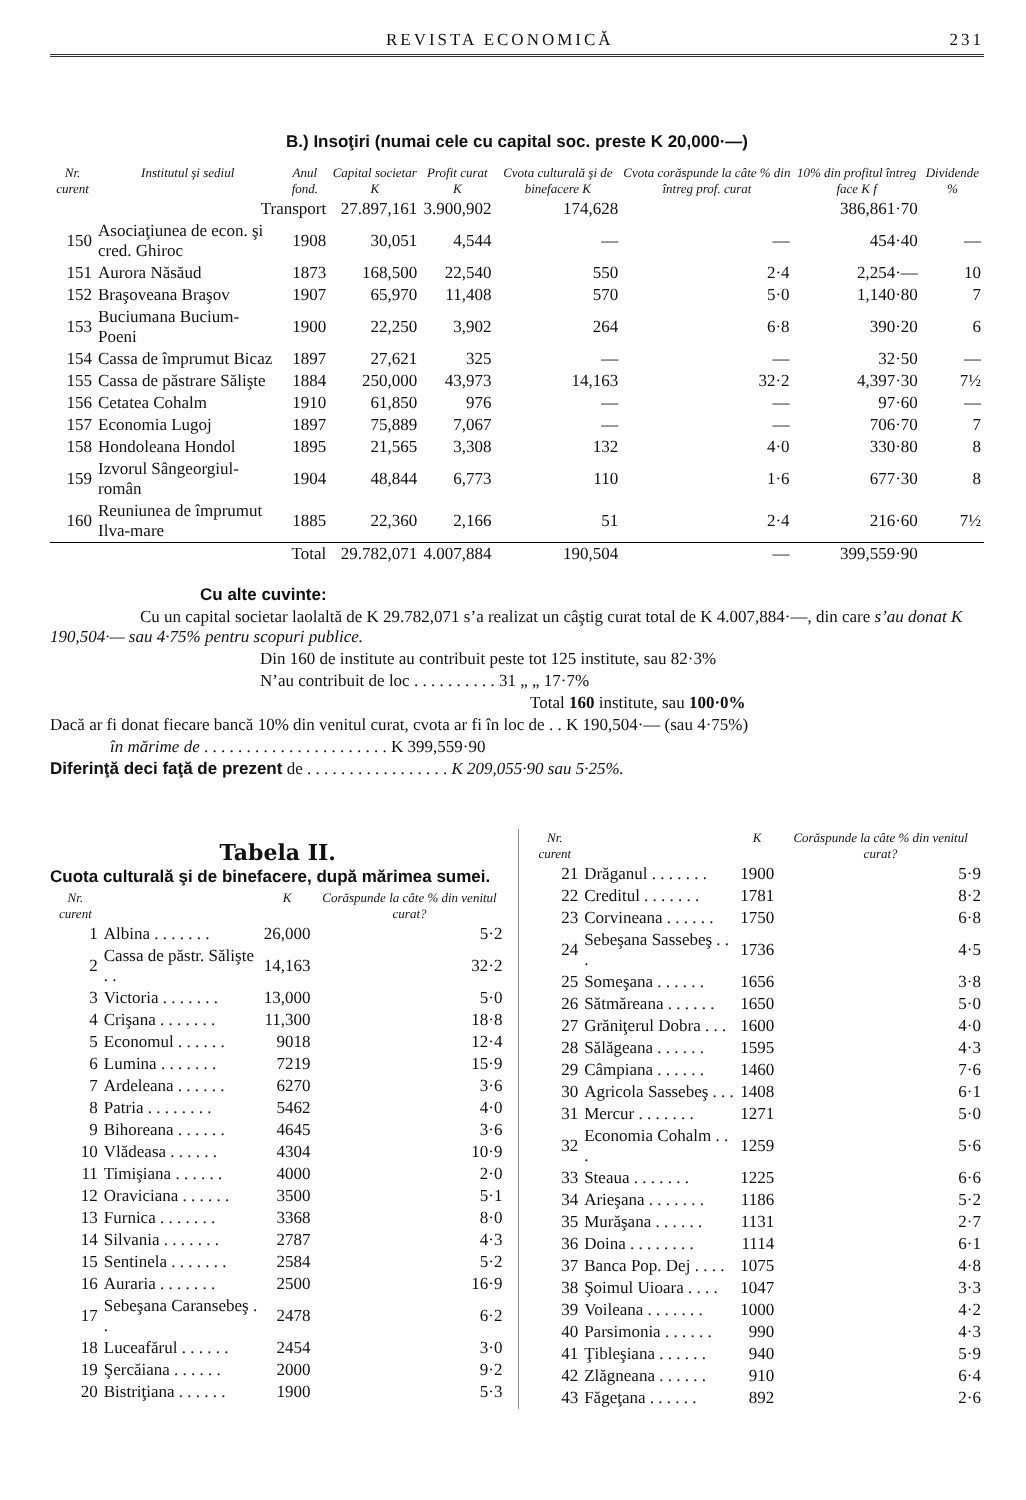REVISTA ECONOMICĂ 231
B.) Insoţiri (numai cele cu capital soc. preste K 20,000·—)
| Nr. curent | Institutul şi sediul | Anul fond. | Capital societar K | Profit curat K | Cvota culturală şi de binefacere K | Cvota corăspunde la câte % din întreg prof. curat | 10% din profitul întreg face K f | Dividende % |
| --- | --- | --- | --- | --- | --- | --- | --- | --- |
| | Transport | | 27.897,161 | 3.900,902 | 174,628 | | 386,861·70 | |
| 150 | Asociaţiunea de econ. şi cred. Ghiroc | 1908 | 30,051 | 4,544 | — | — | 454·40 | — |
| 151 | Aurora Năsăud | 1873 | 168,500 | 22,540 | 550 | 2·4 | 2,254·— | 10 |
| 152 | Braşoveana Braşov | 1907 | 65,970 | 11,408 | 570 | 5·0 | 1,140·80 | 7 |
| 153 | Buciumana Bucium-Poeni | 1900 | 22,250 | 3,902 | 264 | 6·8 | 390·20 | 6 |
| 154 | Cassa de împrumut Bicaz | 1897 | 27,621 | 325 | — | — | 32·50 | — |
| 155 | Cassa de păstrare Sălişte | 1884 | 250,000 | 43,973 | 14,163 | 32·2 | 4,397·30 | 7½ |
| 156 | Cetatea Cohalm | 1910 | 61,850 | 976 | — | — | 97·60 | — |
| 157 | Economia Lugoj | 1897 | 75,889 | 7,067 | — | — | 706·70 | 7 |
| 158 | Hondoleana Hondol | 1895 | 21,565 | 3,308 | 132 | 4·0 | 330·80 | 8 |
| 159 | Izvorul Sângeorgiul-român | 1904 | 48,844 | 6,773 | 110 | 1·6 | 677·30 | 8 |
| 160 | Reuniunea de împrumut Ilva-mare | 1885 | 22,360 | 2,166 | 51 | 2·4 | 216·60 | 7½ |
| | Total | | 29.782,071 | 4.007,884 | 190,504 | — | 399,559·90 | |
Cu alte cuvinte:
Cu un capital societar laolaltă de K 29.782,071 s’a realizat un câştig curat total de K 4.007,884·—, din care s’au donat K 190,504·— sau 4·75% pentru scopuri publice.
Din 160 de institute au contribuit peste tot 125 institute, sau 82·3%
N’au contribuit de loc . . . . . . . . . . 31 „ „ 17·7%
Total 160 institute, sau 100·0%
Dacă ar fi donat fiecare bancă 10% din venitul curat, cvota ar fi în loc de . . K 190,504·— (sau 4·75%)
în mărime de . . . . . . . . . . . . . . . . . . . . . . K 399,559·90
Diferinţă deci faţă de prezent de . . . . . . . . . . . . . . . . . K 209,055·90 sau 5·25%.
Tabela II.
Cuota culturală şi de binefacere, după mărimea sumei.
| Nr. curent | | K | Corăspunde la câte % din venitul curat? |
| --- | --- | --- | --- |
| 1 | Albina . . . . . . . | 26,000 | 5·2 |
| 2 | Cassa de păstr. Sălişte . . | 14,163 | 32·2 |
| 3 | Victoria . . . . . . . | 13,000 | 5·0 |
| 4 | Crişana . . . . . . . | 11,300 | 18·8 |
| 5 | Economul . . . . . . | 9018 | 12·4 |
| 6 | Lumina . . . . . . . | 7219 | 15·9 |
| 7 | Ardeleana . . . . . . | 6270 | 3·6 |
| 8 | Patria . . . . . . . . | 5462 | 4·0 |
| 9 | Bihoreana . . . . . . | 4645 | 3·6 |
| 10 | Vlădeasa . . . . . . | 4304 | 10·9 |
| 11 | Timişiana . . . . . . | 4000 | 2·0 |
| 12 | Oraviciana . . . . . . | 3500 | 5·1 |
| 13 | Furnica . . . . . . . | 3368 | 8·0 |
| 14 | Silvania . . . . . . . | 2787 | 4·3 |
| 15 | Sentinela . . . . . . . | 2584 | 5·2 |
| 16 | Auraria . . . . . . . | 2500 | 16·9 |
| 17 | Sebeşana Caransebeş . . | 2478 | 6·2 |
| 18 | Luceafărul . . . . . . | 2454 | 3·0 |
| 19 | Şercăiana . . . . . . | 2000 | 9·2 |
| 20 | Bistriţiana . . . . . . | 1900 | 5·3 |
| Nr. curent | | K | Corăspunde la câte % din venitul curat? |
| --- | --- | --- | --- |
| 21 | Drăganul . . . . . . . | 1900 | 5·9 |
| 22 | Creditul . . . . . . . | 1781 | 8·2 |
| 23 | Corvineana . . . . . . | 1750 | 6·8 |
| 24 | Sebeşana Sassebeş . . . | 1736 | 4·5 |
| 25 | Someşana . . . . . . | 1656 | 3·8 |
| 26 | Sătmăreana . . . . . . | 1650 | 5·0 |
| 27 | Grăniţerul Dobra . . . | 1600 | 4·0 |
| 28 | Sălăgeana . . . . . . | 1595 | 4·3 |
| 29 | Câmpiana . . . . . . | 1460 | 7·6 |
| 30 | Agricola Sassebeş . . . | 1408 | 6·1 |
| 31 | Mercur . . . . . . . | 1271 | 5·0 |
| 32 | Economia Cohalm . . . | 1259 | 5·6 |
| 33 | Steaua . . . . . . . | 1225 | 6·6 |
| 34 | Arieşana . . . . . . . | 1186 | 5·2 |
| 35 | Murăşana . . . . . . | 1131 | 2·7 |
| 36 | Doina . . . . . . . . | 1114 | 6·1 |
| 37 | Banca Pop. Dej . . . . | 1075 | 4·8 |
| 38 | Şoimul Uioara . . . . | 1047 | 3·3 |
| 39 | Voileana . . . . . . . | 1000 | 4·2 |
| 40 | Parsimonia . . . . . . | 990 | 4·3 |
| 41 | Ţibleşiana . . . . . . | 940 | 5·9 |
| 42 | Zlăgneana . . . . . . | 910 | 6·4 |
| 43 | Făgeţana . . . . . . | 892 | 2·6 |